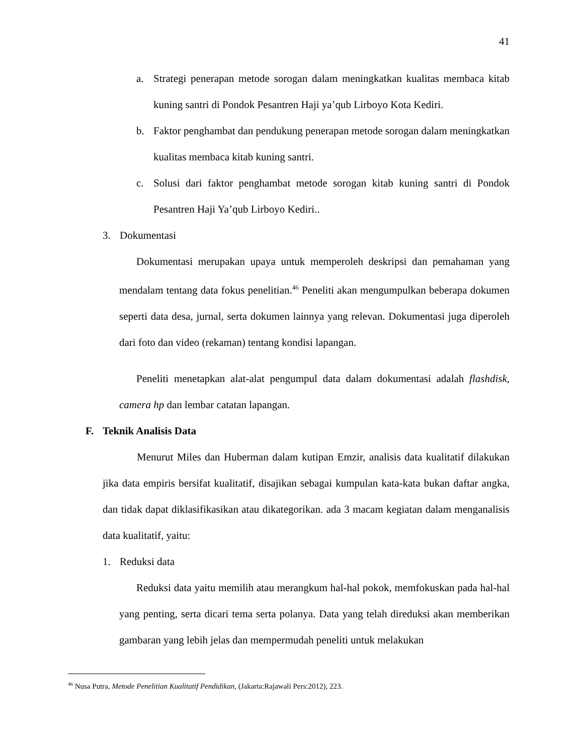41
a. Strategi penerapan metode sorogan dalam meningkatkan kualitas membaca kitab kuning santri di Pondok Pesantren Haji ya’qub Lirboyo Kota Kediri.
b. Faktor penghambat dan pendukung penerapan metode sorogan dalam meningkatkan kualitas membaca kitab kuning santri.
c. Solusi dari faktor penghambat metode sorogan kitab kuning santri di Pondok Pesantren Haji Ya’qub Lirboyo Kediri..
3. Dokumentasi
Dokumentasi merupakan upaya untuk memperoleh deskripsi dan pemahaman yang mendalam tentang data fokus penelitian.<sup>46</sup> Peneliti akan mengumpulkan beberapa dokumen seperti data desa, jurnal, serta dokumen lainnya yang relevan. Dokumentasi juga diperoleh dari foto dan video (rekaman) tentang kondisi lapangan.
Peneliti menetapkan alat-alat pengumpul data dalam dokumentasi adalah flashdisk, camera hp dan lembar catatan lapangan.
F. Teknik Analisis Data
Menurut Miles dan Huberman dalam kutipan Emzir, analisis data kualitatif dilakukan jika data empiris bersifat kualitatif, disajikan sebagai kumpulan kata-kata bukan daftar angka, dan tidak dapat diklasifikasikan atau dikategorikan. ada 3 macam kegiatan dalam menganalisis data kualitatif, yaitu:
1. Reduksi data
Reduksi data yaitu memilih atau merangkum hal-hal pokok, memfokuskan pada hal-hal yang penting, serta dicari tema serta polanya. Data yang telah direduksi akan memberikan gambaran yang lebih jelas dan mempermudah peneliti untuk melakukan
<sup>46</sup> Nusa Putra, Metode Penelitian Kualitatif Pendidikan, (Jakarta:Rajawali Pers:2012), 223.